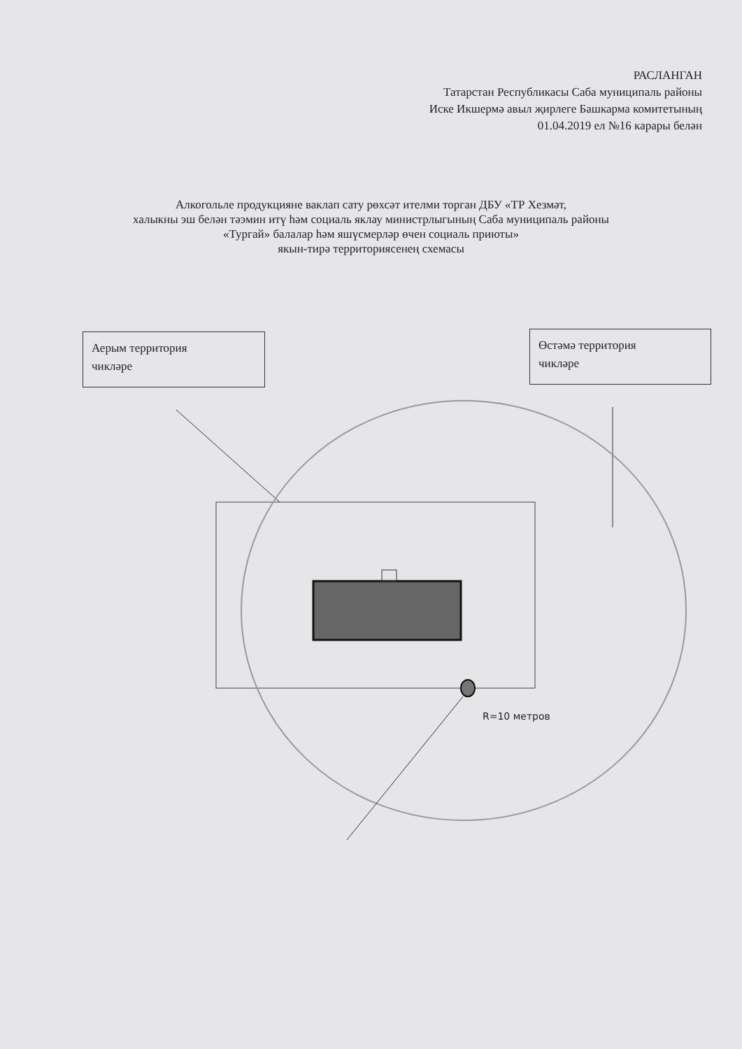РАСЛАНГАН
Татарстан Республикасы Саба муниципаль районы
Иске Икшермә авыл җирлеге Башкарма комитетының
01.04.2019 ел №16 карары белән
Алкогольле продукцияне ваклап сату рөхсәт ителми торган ДБУ «ТР Хезмәт,
халыкны эш белән тәэмин итү һәм социаль яклау министрлыгының Саба муниципаль районы
«Тургай» балалар һәм яшүсмерләр өчен социаль приюты»
якын-тирә территориясенең схемасы
Аерым территория
чикләре
Өстәмә территория
чикләре
R=10 метров